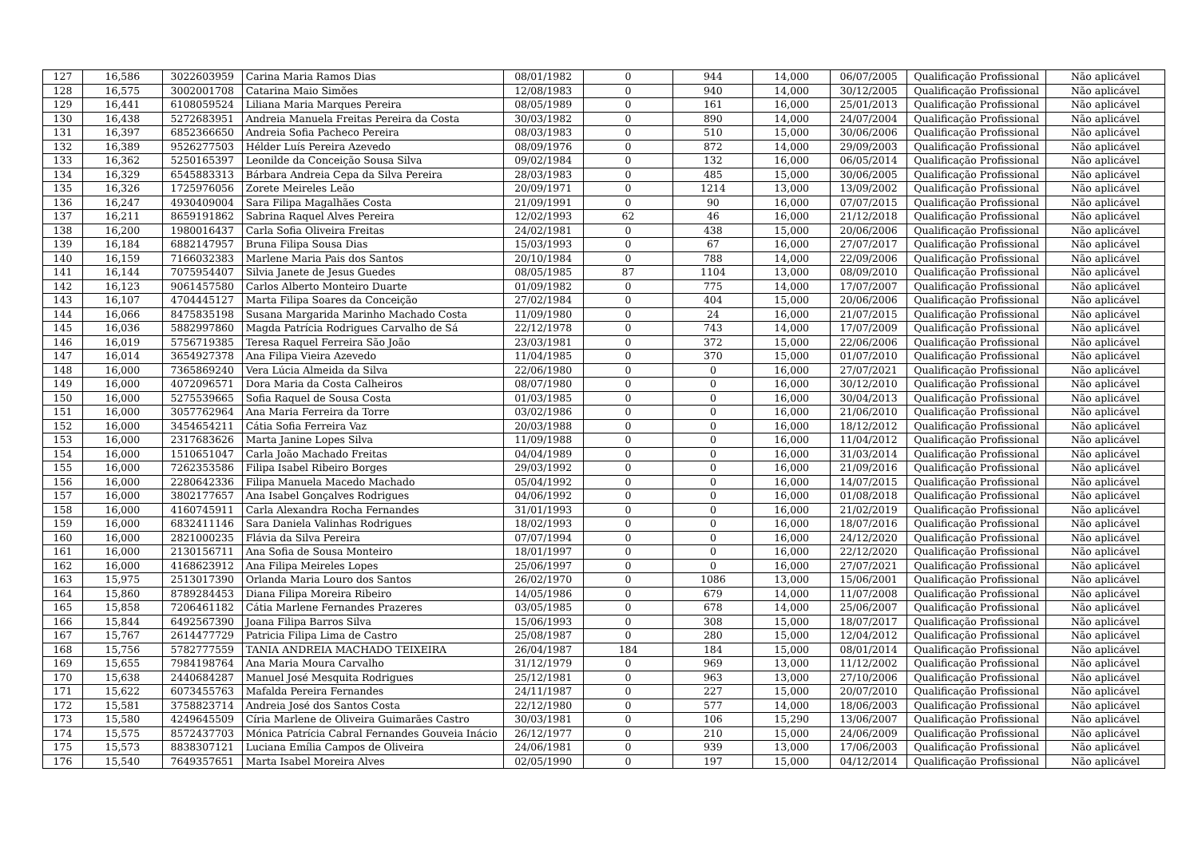| 127 | 16,586 | 3022603959 | Carina Maria Ramos Dias | 08/01/1982 | 0 | 944 | 14,000 | 06/07/2005 | Qualificação Profissional | Não aplicável |
| 128 | 16,575 | 3002001708 | Catarina Maio Simões | 12/08/1983 | 0 | 940 | 14,000 | 30/12/2005 | Qualificação Profissional | Não aplicável |
| 129 | 16,441 | 6108059524 | Liliana Maria Marques Pereira | 08/05/1989 | 0 | 161 | 16,000 | 25/01/2013 | Qualificação Profissional | Não aplicável |
| 130 | 16,438 | 5272683951 | Andreia Manuela Freitas Pereira da Costa | 30/03/1982 | 0 | 890 | 14,000 | 24/07/2004 | Qualificação Profissional | Não aplicável |
| 131 | 16,397 | 6852366650 | Andreia Sofia Pacheco Pereira | 08/03/1983 | 0 | 510 | 15,000 | 30/06/2006 | Qualificação Profissional | Não aplicável |
| 132 | 16,389 | 9526277503 | Hélder Luís Pereira Azevedo | 08/09/1976 | 0 | 872 | 14,000 | 29/09/2003 | Qualificação Profissional | Não aplicável |
| 133 | 16,362 | 5250165397 | Leonilde da Conceição Sousa Silva | 09/02/1984 | 0 | 132 | 16,000 | 06/05/2014 | Qualificação Profissional | Não aplicável |
| 134 | 16,329 | 6545883313 | Bárbara Andreia Cepa da Silva Pereira | 28/03/1983 | 0 | 485 | 15,000 | 30/06/2005 | Qualificação Profissional | Não aplicável |
| 135 | 16,326 | 1725976056 | Zorete Meireles Leão | 20/09/1971 | 0 | 1214 | 13,000 | 13/09/2002 | Qualificação Profissional | Não aplicável |
| 136 | 16,247 | 4930409004 | Sara Filipa Magalhães Costa | 21/09/1991 | 0 | 90 | 16,000 | 07/07/2015 | Qualificação Profissional | Não aplicável |
| 137 | 16,211 | 8659191862 | Sabrina Raquel Alves Pereira | 12/02/1993 | 62 | 46 | 16,000 | 21/12/2018 | Qualificação Profissional | Não aplicável |
| 138 | 16,200 | 1980016437 | Carla Sofia Oliveira Freitas | 24/02/1981 | 0 | 438 | 15,000 | 20/06/2006 | Qualificação Profissional | Não aplicável |
| 139 | 16,184 | 6882147957 | Bruna Filipa Sousa Dias | 15/03/1993 | 0 | 67 | 16,000 | 27/07/2017 | Qualificação Profissional | Não aplicável |
| 140 | 16,159 | 7166032383 | Marlene Maria Pais dos Santos | 20/10/1984 | 0 | 788 | 14,000 | 22/09/2006 | Qualificação Profissional | Não aplicável |
| 141 | 16,144 | 7075954407 | Silvia Janete de Jesus Guedes | 08/05/1985 | 87 | 1104 | 13,000 | 08/09/2010 | Qualificação Profissional | Não aplicável |
| 142 | 16,123 | 9061457580 | Carlos Alberto Monteiro Duarte | 01/09/1982 | 0 | 775 | 14,000 | 17/07/2007 | Qualificação Profissional | Não aplicável |
| 143 | 16,107 | 4704445127 | Marta Filipa Soares da Conceição | 27/02/1984 | 0 | 404 | 15,000 | 20/06/2006 | Qualificação Profissional | Não aplicável |
| 144 | 16,066 | 8475835198 | Susana Margarida Marinho Machado Costa | 11/09/1980 | 0 | 24 | 16,000 | 21/07/2015 | Qualificação Profissional | Não aplicável |
| 145 | 16,036 | 5882997860 | Magda Patrícia Rodrigues Carvalho de Sá | 22/12/1978 | 0 | 743 | 14,000 | 17/07/2009 | Qualificação Profissional | Não aplicável |
| 146 | 16,019 | 5756719385 | Teresa Raquel Ferreira São João | 23/03/1981 | 0 | 372 | 15,000 | 22/06/2006 | Qualificação Profissional | Não aplicável |
| 147 | 16,014 | 3654927378 | Ana Filipa Vieira Azevedo | 11/04/1985 | 0 | 370 | 15,000 | 01/07/2010 | Qualificação Profissional | Não aplicável |
| 148 | 16,000 | 7365869240 | Vera Lúcia Almeida da Silva | 22/06/1980 | 0 | 0 | 16,000 | 27/07/2021 | Qualificação Profissional | Não aplicável |
| 149 | 16,000 | 4072096571 | Dora Maria da Costa Calheiros | 08/07/1980 | 0 | 0 | 16,000 | 30/12/2010 | Qualificação Profissional | Não aplicável |
| 150 | 16,000 | 5275539665 | Sofia Raquel de Sousa Costa | 01/03/1985 | 0 | 0 | 16,000 | 30/04/2013 | Qualificação Profissional | Não aplicável |
| 151 | 16,000 | 3057762964 | Ana Maria Ferreira da Torre | 03/02/1986 | 0 | 0 | 16,000 | 21/06/2010 | Qualificação Profissional | Não aplicável |
| 152 | 16,000 | 3454654211 | Cátia Sofia Ferreira Vaz | 20/03/1988 | 0 | 0 | 16,000 | 18/12/2012 | Qualificação Profissional | Não aplicável |
| 153 | 16,000 | 2317683626 | Marta Janine Lopes Silva | 11/09/1988 | 0 | 0 | 16,000 | 11/04/2012 | Qualificação Profissional | Não aplicável |
| 154 | 16,000 | 1510651047 | Carla João Machado Freitas | 04/04/1989 | 0 | 0 | 16,000 | 31/03/2014 | Qualificação Profissional | Não aplicável |
| 155 | 16,000 | 7262353586 | Filipa Isabel Ribeiro Borges | 29/03/1992 | 0 | 0 | 16,000 | 21/09/2016 | Qualificação Profissional | Não aplicável |
| 156 | 16,000 | 2280642336 | Filipa Manuela Macedo Machado | 05/04/1992 | 0 | 0 | 16,000 | 14/07/2015 | Qualificação Profissional | Não aplicável |
| 157 | 16,000 | 3802177657 | Ana Isabel Gonçalves Rodrigues | 04/06/1992 | 0 | 0 | 16,000 | 01/08/2018 | Qualificação Profissional | Não aplicável |
| 158 | 16,000 | 4160745911 | Carla Alexandra Rocha Fernandes | 31/01/1993 | 0 | 0 | 16,000 | 21/02/2019 | Qualificação Profissional | Não aplicável |
| 159 | 16,000 | 6832411146 | Sara Daniela Valinhas Rodrigues | 18/02/1993 | 0 | 0 | 16,000 | 18/07/2016 | Qualificação Profissional | Não aplicável |
| 160 | 16,000 | 2821000235 | Flávia da Silva Pereira | 07/07/1994 | 0 | 0 | 16,000 | 24/12/2020 | Qualificação Profissional | Não aplicável |
| 161 | 16,000 | 2130156711 | Ana Sofia de Sousa Monteiro | 18/01/1997 | 0 | 0 | 16,000 | 22/12/2020 | Qualificação Profissional | Não aplicável |
| 162 | 16,000 | 4168623912 | Ana Filipa Meireles Lopes | 25/06/1997 | 0 | 0 | 16,000 | 27/07/2021 | Qualificação Profissional | Não aplicável |
| 163 | 15,975 | 2513017390 | Orlanda Maria Louro dos Santos | 26/02/1970 | 0 | 1086 | 13,000 | 15/06/2001 | Qualificação Profissional | Não aplicável |
| 164 | 15,860 | 8789284453 | Diana Filipa Moreira Ribeiro | 14/05/1986 | 0 | 679 | 14,000 | 11/07/2008 | Qualificação Profissional | Não aplicável |
| 165 | 15,858 | 7206461182 | Cátia Marlene Fernandes Prazeres | 03/05/1985 | 0 | 678 | 14,000 | 25/06/2007 | Qualificação Profissional | Não aplicável |
| 166 | 15,844 | 6492567390 | Joana Filipa Barros Silva | 15/06/1993 | 0 | 308 | 15,000 | 18/07/2017 | Qualificação Profissional | Não aplicável |
| 167 | 15,767 | 2614477729 | Patricia Filipa Lima de Castro | 25/08/1987 | 0 | 280 | 15,000 | 12/04/2012 | Qualificação Profissional | Não aplicável |
| 168 | 15,756 | 5782777559 | TANIA ANDREIA MACHADO TEIXEIRA | 26/04/1987 | 184 | 184 | 15,000 | 08/01/2014 | Qualificação Profissional | Não aplicável |
| 169 | 15,655 | 7984198764 | Ana Maria Moura Carvalho | 31/12/1979 | 0 | 969 | 13,000 | 11/12/2002 | Qualificação Profissional | Não aplicável |
| 170 | 15,638 | 2440684287 | Manuel José Mesquita Rodrigues | 25/12/1981 | 0 | 963 | 13,000 | 27/10/2006 | Qualificação Profissional | Não aplicável |
| 171 | 15,622 | 6073455763 | Mafalda Pereira Fernandes | 24/11/1987 | 0 | 227 | 15,000 | 20/07/2010 | Qualificação Profissional | Não aplicável |
| 172 | 15,581 | 3758823714 | Andreia José dos Santos Costa | 22/12/1980 | 0 | 577 | 14,000 | 18/06/2003 | Qualificação Profissional | Não aplicável |
| 173 | 15,580 | 4249645509 | Círia Marlene de Oliveira Guimarães Castro | 30/03/1981 | 0 | 106 | 15,290 | 13/06/2007 | Qualificação Profissional | Não aplicável |
| 174 | 15,575 | 8572437703 | Mónica Patrícia Cabral Fernandes Gouveia Inácio | 26/12/1977 | 0 | 210 | 15,000 | 24/06/2009 | Qualificação Profissional | Não aplicável |
| 175 | 15,573 | 8838307121 | Luciana Emília Campos de Oliveira | 24/06/1981 | 0 | 939 | 13,000 | 17/06/2003 | Qualificação Profissional | Não aplicável |
| 176 | 15,540 | 7649357651 | Marta Isabel Moreira Alves | 02/05/1990 | 0 | 197 | 15,000 | 04/12/2014 | Qualificação Profissional | Não aplicável |